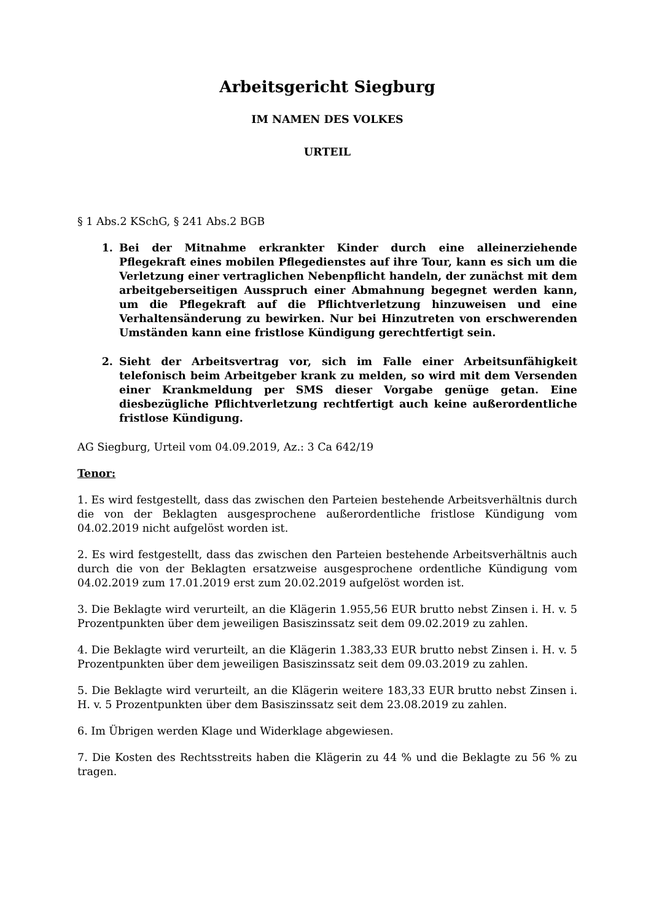Arbeitsgericht Siegburg
IM NAMEN DES VOLKES
URTEIL
§ 1 Abs.2 KSchG, § 241 Abs.2 BGB
1. Bei der Mitnahme erkrankter Kinder durch eine alleinerziehende Pflegekraft eines mobilen Pflegedienstes auf ihre Tour, kann es sich um die Verletzung einer vertraglichen Nebenpflicht handeln, der zunächst mit dem arbeitgeberseitigen Ausspruch einer Abmahnung begegnet werden kann, um die Pflegekraft auf die Pflichtverletzung hinzuweisen und eine Verhaltensänderung zu bewirken. Nur bei Hinzutreten von erschwerenden Umständen kann eine fristlose Kündigung gerechtfertigt sein.
2. Sieht der Arbeitsvertrag vor, sich im Falle einer Arbeitsunfähigkeit telefonisch beim Arbeitgeber krank zu melden, so wird mit dem Versenden einer Krankmeldung per SMS dieser Vorgabe genüge getan. Eine diesbezügliche Pflichtverletzung rechtfertigt auch keine außerordentliche fristlose Kündigung.
AG Siegburg, Urteil vom 04.09.2019, Az.: 3 Ca 642/19
Tenor:
1. Es wird festgestellt, dass das zwischen den Parteien bestehende Arbeitsverhältnis durch die von der Beklagten ausgesprochene außerordentliche fristlose Kündigung vom 04.02.2019 nicht aufgelöst worden ist.
2. Es wird festgestellt, dass das zwischen den Parteien bestehende Arbeitsverhältnis auch durch die von der Beklagten ersatzweise ausgesprochene ordentliche Kündigung vom 04.02.2019 zum 17.01.2019 erst zum 20.02.2019 aufgelöst worden ist.
3. Die Beklagte wird verurteilt, an die Klägerin 1.955,56 EUR brutto nebst Zinsen i. H. v. 5 Prozentpunkten über dem jeweiligen Basiszinssatz seit dem 09.02.2019 zu zahlen.
4. Die Beklagte wird verurteilt, an die Klägerin 1.383,33 EUR brutto nebst Zinsen i. H. v. 5 Prozentpunkten über dem jeweiligen Basiszinssatz seit dem 09.03.2019 zu zahlen.
5. Die Beklagte wird verurteilt, an die Klägerin weitere 183,33 EUR brutto nebst Zinsen i. H. v. 5 Prozentpunkten über dem Basiszinssatz seit dem 23.08.2019 zu zahlen.
6. Im Übrigen werden Klage und Widerklage abgewiesen.
7. Die Kosten des Rechtsstreits haben die Klägerin zu 44 % und die Beklagte zu 56 % zu tragen.